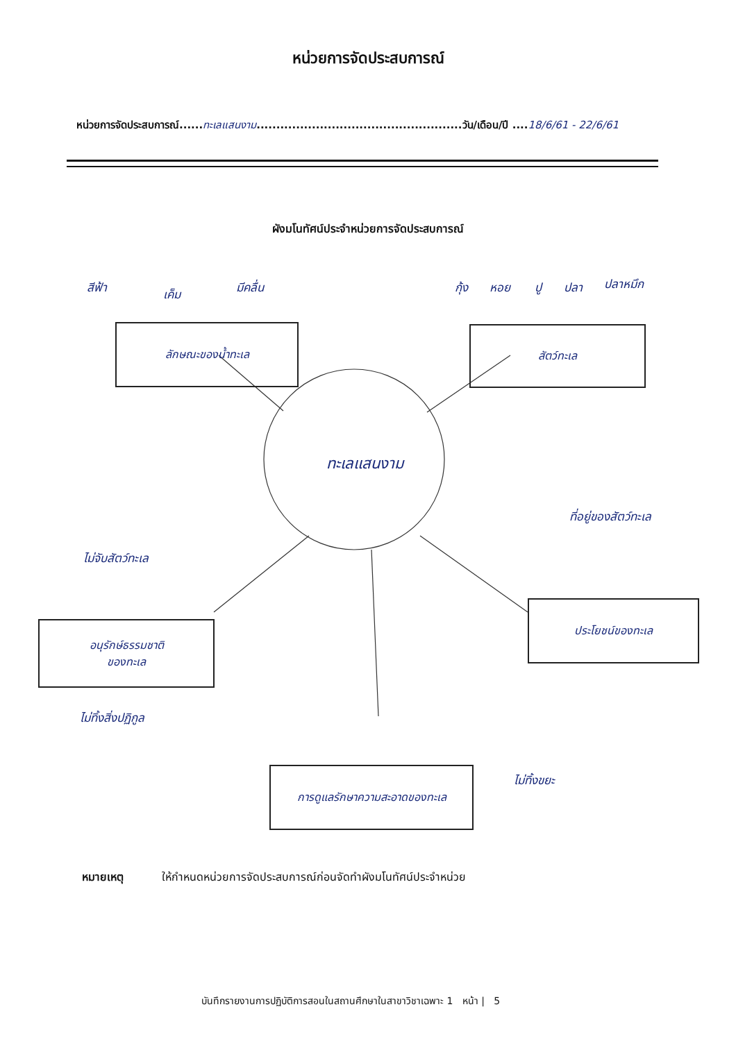หน่วยการจัดประสบการณ์
หน่วยการจัดประสบการณ์......ทะเลแสนงาม....................................................วัน/เดือน/ปี ....18/6/61 - 22/6/61
ผังมโนทัศน์ประจำหน่วยการจัดประสบการณ์
สีฟ้า เค็ม มีคลื่น
ลักษณะของน้ำทะเล
กุ้ง หอย ปู ปลา ปลาหมึก
สัตว์ทะเล
ทะเลแสนงาม
ที่อยู่ของสัตว์ทะเล
ประโยชน์ของทะเล
ไม่จับสัตว์ทะเล
อนุรักษ์ธรรมชาติ
ของทะเล
ไม่ทิ้งสิ่งปฏิกูล
การดูแลรักษาความสะอาดของทะเล
ไม่ทิ้งขยะ
หมายเหตุ ให้กำหนดหน่วยการจัดประสบการณ์ก่อนจัดทำผังมโนทัศน์ประจำหน่วย
บันทึกรายงานการปฏิบัติการสอนในสถานศึกษาในสาขาวิชาเฉพาะ 1 หน้า | 5